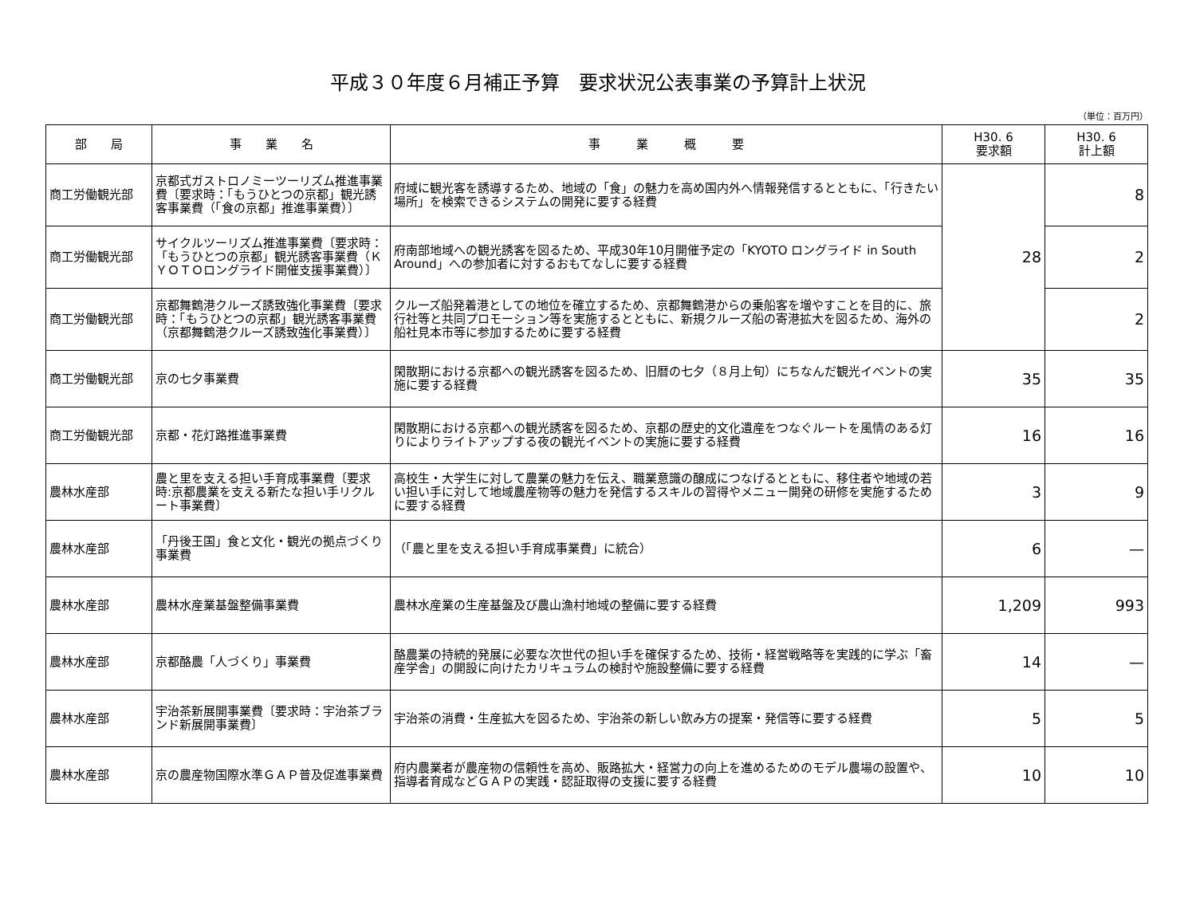平成３０年度６月補正予算　要求状況公表事業の予算計上状況
（単位：百万円）
| 部 局 | 事 業 名 | 事 業 概 要 | H30. 6 要求額 | H30. 6 計上額 |
| --- | --- | --- | --- | --- |
| 商工労働観光部 | 京都式ガストロノミーツーリズム推進事業費〔要求時：「もうひとつの京都」観光誘客事業費（「食の京都」推進事業費）〕 | 府域に観光客を誘導するため、地域の「食」の魅力を高め国内外へ情報発信するとともに、「行きたい場所」を検索できるシステムの開発に要する経費 | 28 | 8 |
| 商工労働観光部 | サイクルツーリズム推進事業費〔要求時：「もうひとつの京都」観光誘客事業費（ＫＹＯＴＯロングライド開催支援事業費）〕 | 府南部地域への観光誘客を図るため、平成30年10月開催予定の「KYOTO ロングライド in South Around」への参加者に対するおもてなしに要する経費 | | 2 |
| 商工労働観光部 | 京都舞鶴港クルーズ誘致強化事業費〔要求時：「もうひとつの京都」観光誘客事業費（京都舞鶴港クルーズ誘致強化事業費）〕 | クルーズ船発着港としての地位を確立するため、京都舞鶴港からの乗船客を増やすことを目的に、旅行社等と共同プロモーション等を実施するとともに、新規クルーズ船の寄港拡大を図るため、海外の船社見本市等に参加するために要する経費 | | 2 |
| 商工労働観光部 | 京の七夕事業費 | 閑散期における京都への観光誘客を図るため、旧暦の七夕（８月上旬）にちなんだ観光イベントの実施に要する経費 | 35 | 35 |
| 商工労働観光部 | 京都・花灯路推進事業費 | 閑散期における京都への観光誘客を図るため、京都の歴史的文化遺産をつなぐルートを風情のある灯りによりライトアップする夜の観光イベントの実施に要する経費 | 16 | 16 |
| 農林水産部 | 農と里を支える担い手育成事業費〔要求時:京都農業を支える新たな担い手リクルート事業費〕 | 高校生・大学生に対して農業の魅力を伝え、職業意識の醸成につなげるとともに、移住者や地域の若い担い手に対して地域農産物等の魅力を発信するスキルの習得やメニュー開発の研修を実施するために要する経費 | 3 | 9 |
| 農林水産部 | 「丹後王国」食と文化・観光の拠点づくり事業費 | （「農と里を支える担い手育成事業費」に統合） | 6 | — |
| 農林水産部 | 農林水産業基盤整備事業費 | 農林水産業の生産基盤及び農山漁村地域の整備に要する経費 | 1,209 | 993 |
| 農林水産部 | 京都酪農「人づくり」事業費 | 酪農業の持続的発展に必要な次世代の担い手を確保するため、技術・経営戦略等を実践的に学ぶ「畜産学舎」の開設に向けたカリキュラムの検討や施設整備に要する経費 | 14 | — |
| 農林水産部 | 宇治茶新展開事業費〔要求時：宇治茶ブランド新展開事業費〕 | 宇治茶の消費・生産拡大を図るため、宇治茶の新しい飲み方の提案・発信等に要する経費 | 5 | 5 |
| 農林水産部 | 京の農産物国際水準ＧＡＰ普及促進事業費 | 府内農業者が農産物の信頼性を高め、販路拡大・経営力の向上を進めるためのモデル農場の設置や、指導者育成などＧＡＰの実践・認証取得の支援に要する経費 | 10 | 10 |